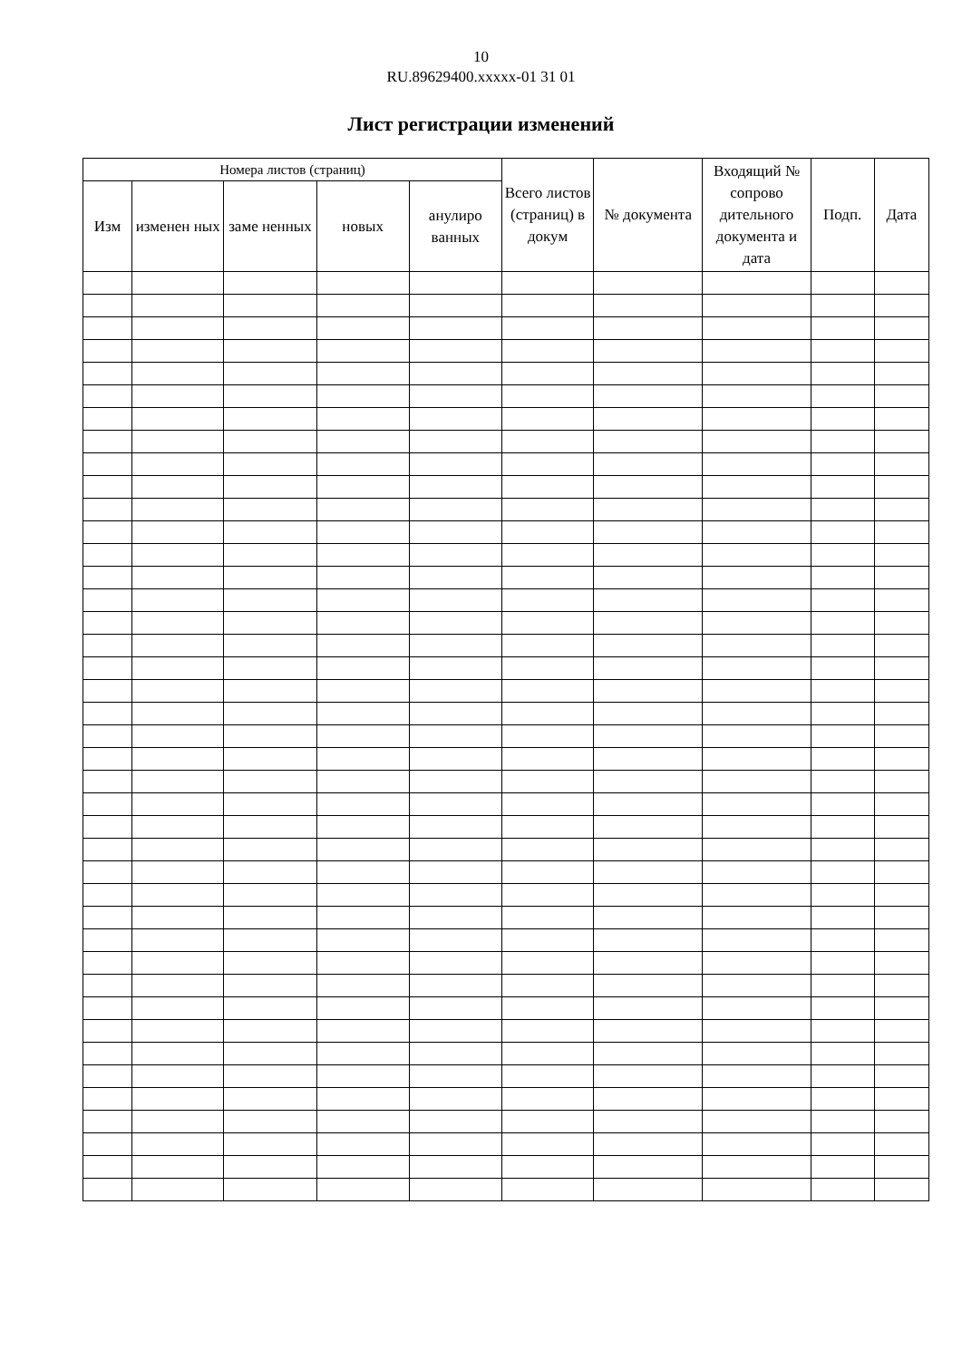10
RU.89629400.xxxxx-01 31 01
Лист регистрации изменений
| Номера листов (страниц) | | | | | Всего листов (страниц) в докум | № документа | Входящий № сопрово дительного документа и дата | Подп. | Дата |
| --- | --- | --- | --- | --- | --- | --- | --- | --- | --- |
| Изм | изменен ных | заме ненных | новых | анулиро ванных | | | | | |